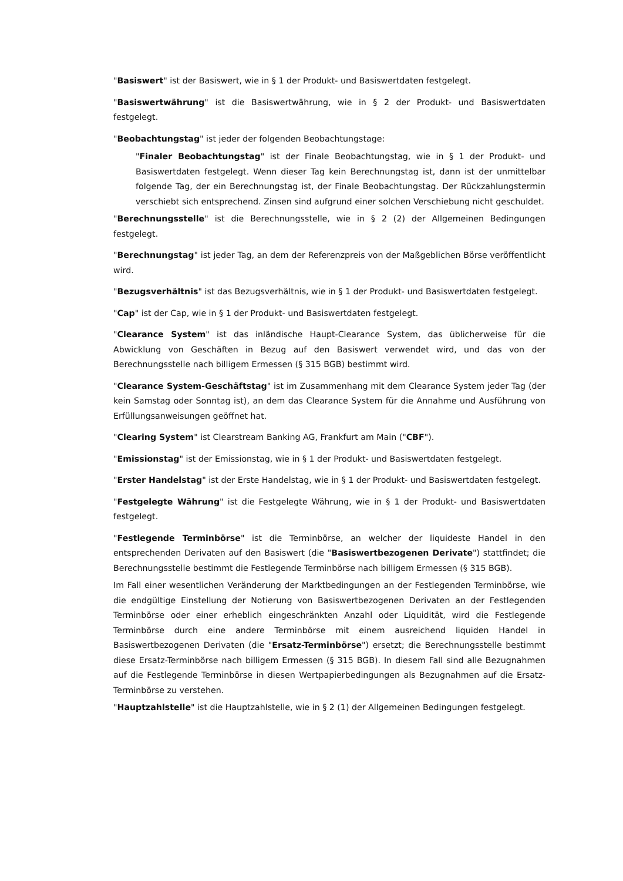"Basiswert" ist der Basiswert, wie in § 1 der Produkt- und Basiswertdaten festgelegt.
"Basiswertwährung" ist die Basiswertwährung, wie in § 2 der Produkt- und Basiswertdaten festgelegt.
"Beobachtungstag" ist jeder der folgenden Beobachtungstage:
"Finaler Beobachtungstag" ist der Finale Beobachtungstag, wie in § 1 der Produkt- und Basiswertdaten festgelegt. Wenn dieser Tag kein Berechnungstag ist, dann ist der unmittelbar folgende Tag, der ein Berechnungstag ist, der Finale Beobachtungstag. Der Rückzahlungstermin verschiebt sich entsprechend. Zinsen sind aufgrund einer solchen Verschiebung nicht geschuldet.
"Berechnungsstelle" ist die Berechnungsstelle, wie in § 2 (2) der Allgemeinen Bedingungen festgelegt.
"Berechnungstag" ist jeder Tag, an dem der Referenzpreis von der Maßgeblichen Börse veröffentlicht wird.
"Bezugsverhältnis" ist das Bezugsverhältnis, wie in § 1 der Produkt- und Basiswertdaten festgelegt.
"Cap" ist der Cap, wie in § 1 der Produkt- und Basiswertdaten festgelegt.
"Clearance System" ist das inländische Haupt-Clearance System, das üblicherweise für die Abwicklung von Geschäften in Bezug auf den Basiswert verwendet wird, und das von der Berechnungsstelle nach billigem Ermessen (§ 315 BGB) bestimmt wird.
"Clearance System-Geschäftstag" ist im Zusammenhang mit dem Clearance System jeder Tag (der kein Samstag oder Sonntag ist), an dem das Clearance System für die Annahme und Ausführung von Erfüllungsanweisungen geöffnet hat.
"Clearing System" ist Clearstream Banking AG, Frankfurt am Main ("CBF").
"Emissionstag" ist der Emissionstag, wie in § 1 der Produkt- und Basiswertdaten festgelegt.
"Erster Handelstag" ist der Erste Handelstag, wie in § 1 der Produkt- und Basiswertdaten festgelegt.
"Festgelegte Währung" ist die Festgelegte Währung, wie in § 1 der Produkt- und Basiswertdaten festgelegt.
"Festlegende Terminbörse" ist die Terminbörse, an welcher der liquideste Handel in den entsprechenden Derivaten auf den Basiswert (die "Basiswertbezogenen Derivate") stattfindet; die Berechnungsstelle bestimmt die Festlegende Terminbörse nach billigem Ermessen (§ 315 BGB).
Im Fall einer wesentlichen Veränderung der Marktbedingungen an der Festlegenden Terminbörse, wie die endgültige Einstellung der Notierung von Basiswertbezogenen Derivaten an der Festlegenden Terminbörse oder einer erheblich eingeschränkten Anzahl oder Liquidität, wird die Festlegende Terminbörse durch eine andere Terminbörse mit einem ausreichend liquiden Handel in Basiswertbezogenen Derivaten (die "Ersatz-Terminbörse") ersetzt; die Berechnungsstelle bestimmt diese Ersatz-Terminbörse nach billigem Ermessen (§ 315 BGB). In diesem Fall sind alle Bezugnahmen auf die Festlegende Terminbörse in diesen Wertpapierbedingungen als Bezugnahmen auf die Ersatz-Terminbörse zu verstehen.
"Hauptzahlstelle" ist die Hauptzahlstelle, wie in § 2 (1) der Allgemeinen Bedingungen festgelegt.